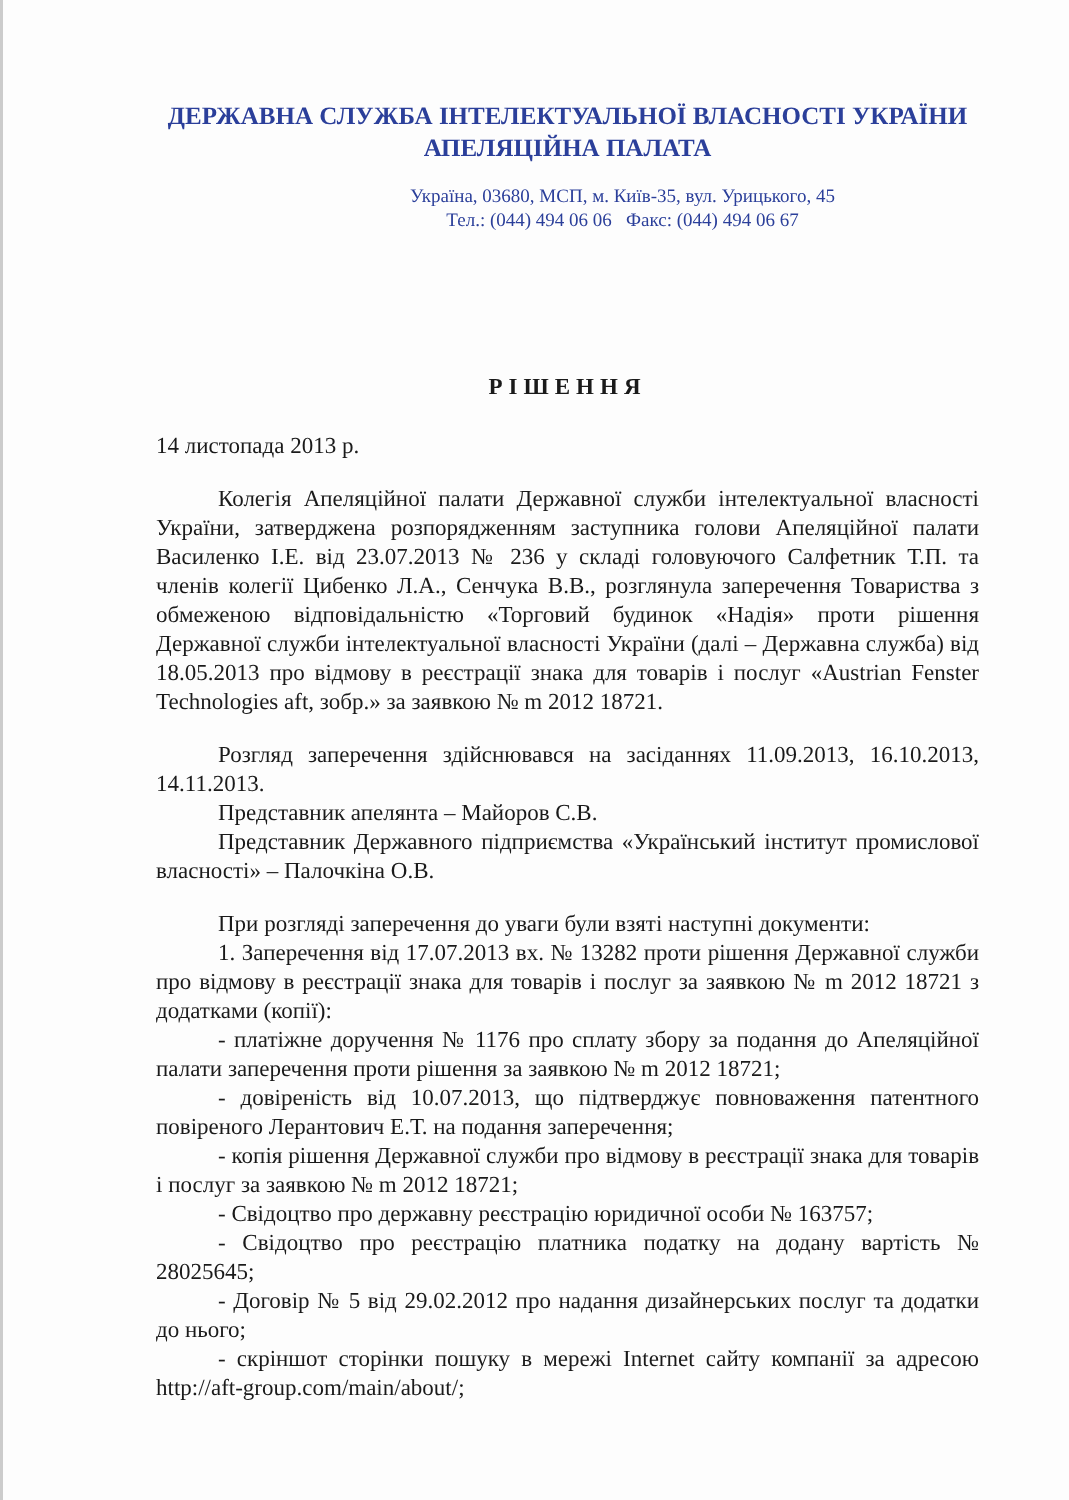ДЕРЖАВНА СЛУЖБА ІНТЕЛЕКТУАЛЬНОЇ ВЛАСНОСТІ УКРАЇНИ
АПЕЛЯЦІЙНА ПАЛАТА
Україна, 03680, МСП, м. Київ-35, вул. Урицького, 45
Тел.: (044) 494 06 06 Факс: (044) 494 06 67
РІШЕННЯ
14 листопада 2013 р.
Колегія Апеляційної палати Державної служби інтелектуальної власності України, затверджена розпорядженням заступника голови Апеляційної палати Василенко І.Е. від 23.07.2013 № 236 у складі головуючого Салфетник Т.П. та членів колегії Цибенко Л.А., Сенчука В.В., розглянула заперечення Товариства з обмеженою відповідальністю «Торговий будинок «Надія» проти рішення Державної служби інтелектуальної власності України (далі – Державна служба) від 18.05.2013 про відмову в реєстрації знака для товарів і послуг «Austrian Fenster Technologies aft, зобр.» за заявкою № m 2012 18721.
Розгляд заперечення здійснювався на засіданнях 11.09.2013, 16.10.2013, 14.11.2013.
Представник апелянта – Майоров С.В.
Представник Державного підприємства «Український інститут промислової власності» – Палочкіна О.В.
При розгляді заперечення до уваги були взяті наступні документи:
1. Заперечення від 17.07.2013 вх. № 13282 проти рішення Державної служби про відмову в реєстрації знака для товарів і послуг за заявкою № m 2012 18721 з додатками (копії):
- платіжне доручення № 1176 про сплату збору за подання до Апеляційної палати заперечення проти рішення за заявкою № m 2012 18721;
- довіреність від 10.07.2013, що підтверджує повноваження патентного повіреного Лерантович Е.Т. на подання заперечення;
- копія рішення Державної служби про відмову в реєстрації знака для товарів і послуг за заявкою № m 2012 18721;
- Свідоцтво про державну реєстрацію юридичної особи № 163757;
- Свідоцтво про реєстрацію платника податку на додану вартість № 28025645;
- Договір № 5 від 29.02.2012 про надання дизайнерських послуг та додатки до нього;
- скріншот сторінки пошуку в мережі Internet сайту компанії за адресою http://aft-group.com/main/about/;